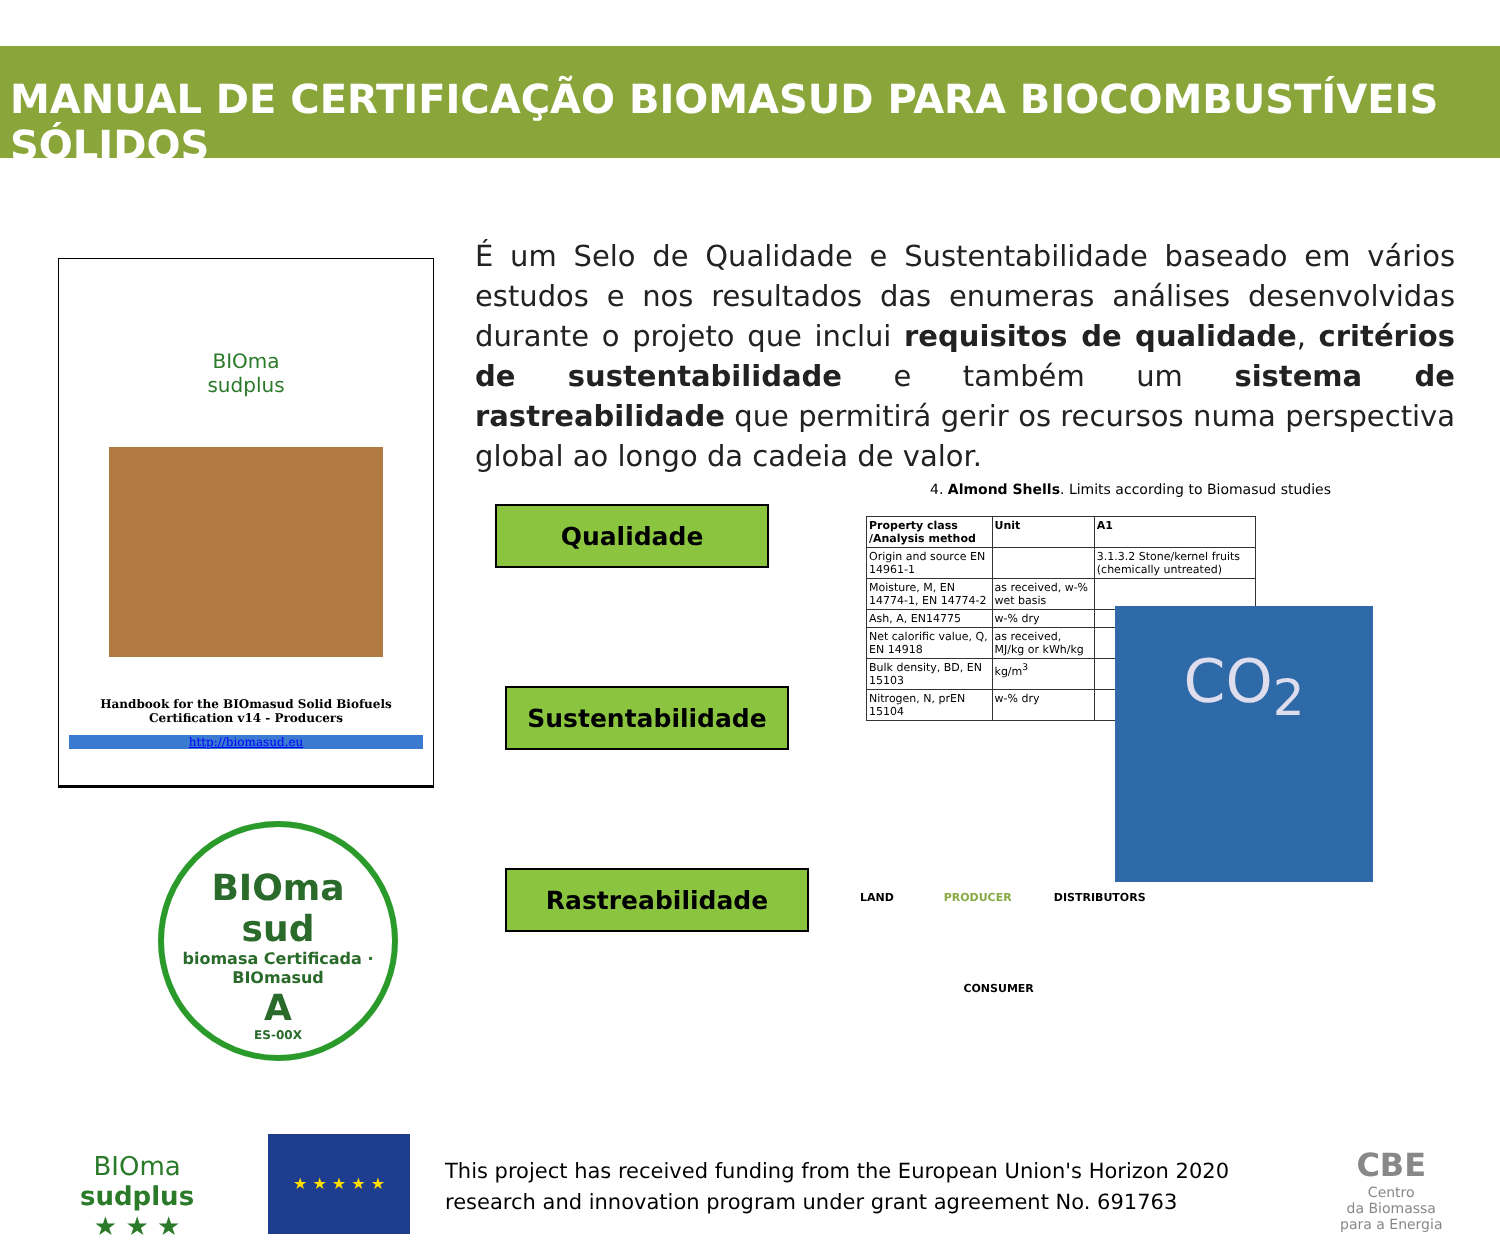MANUAL DE CERTIFICAÇÃO BIOMASUD PARA BIOCOMBUSTÍVEIS SÓLIDOS
É um Selo de Qualidade e Sustentabilidade baseado em vários estudos e nos resultados das enumeras análises desenvolvidas durante o projeto que inclui requisitos de qualidade, critérios de sustentabilidade e também um sistema de rastreabilidade que permitirá gerir os recursos numa perspectiva global ao longo da cadeia de valor.
BIOma
sudplus
Handbook for the BIOmasud Solid Biofuels Certification v14 - Producers
http://biomasud.eu
Qualidade
Sustentabilidade
Rastreabilidade
4. Almond Shells. Limits according to Biomasud studies
| Property class /Analysis method | Unit | A1 |
| --- | --- | --- |
| Origin and source EN 14961-1 | | 3.1.3.2 Stone/kernel fruits (chemically untreated) |
| Moisture, M, EN 14774-1, EN 14774-2 | as received, w-% wet basis | |
| Ash, A, EN14775 | w-% dry | |
| Net calorific value, Q, EN 14918 | as received, MJ/kg or kWh/kg | |
| Bulk density, BD, EN 15103 | kg/m<sup>3</sup> | |
| Nitrogen, N, prEN 15104 | w-% dry | |
CO<sub>2</sub>
BIOma
sud
biomasa Certificada · BIOmasud
A
ES-00X
LAND PRODUCER DISTRIBUTORS
CONSUMER
BIOma
sudplus
★ ★ ★
★ ★ ★ ★ ★
This project has received funding from the European Union's Horizon 2020
research and innovation program under grant agreement No. 691763
CBE
Centro
da Biomassa
para a Energia